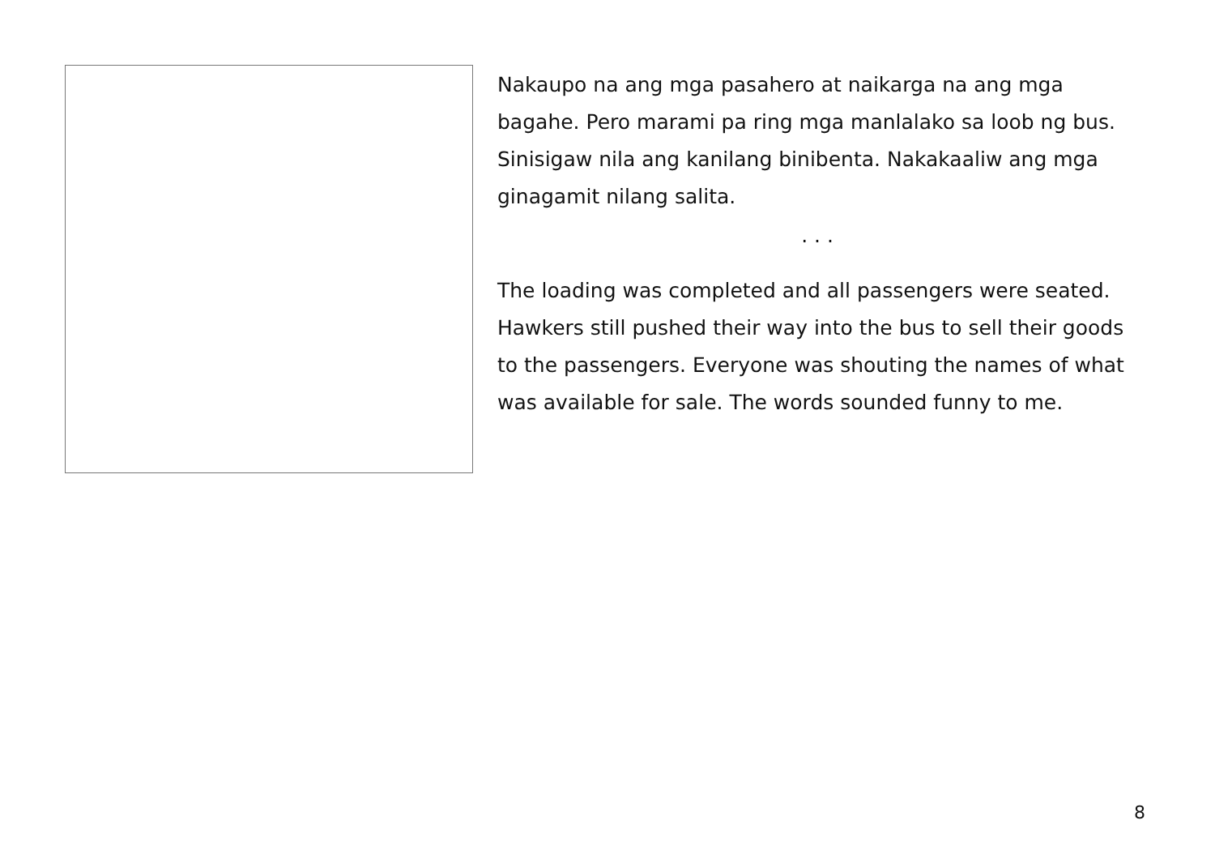Nakaupo na ang mga pasahero at naikarga na ang mga bagahe. Pero marami pa ring mga manlalako sa loob ng bus. Sinisigaw nila ang kanilang binibenta. Nakakaaliw ang mga ginagamit nilang salita.
. . .
The loading was completed and all passengers were seated. Hawkers still pushed their way into the bus to sell their goods to the passengers. Everyone was shouting the names of what was available for sale. The words sounded funny to me.
8